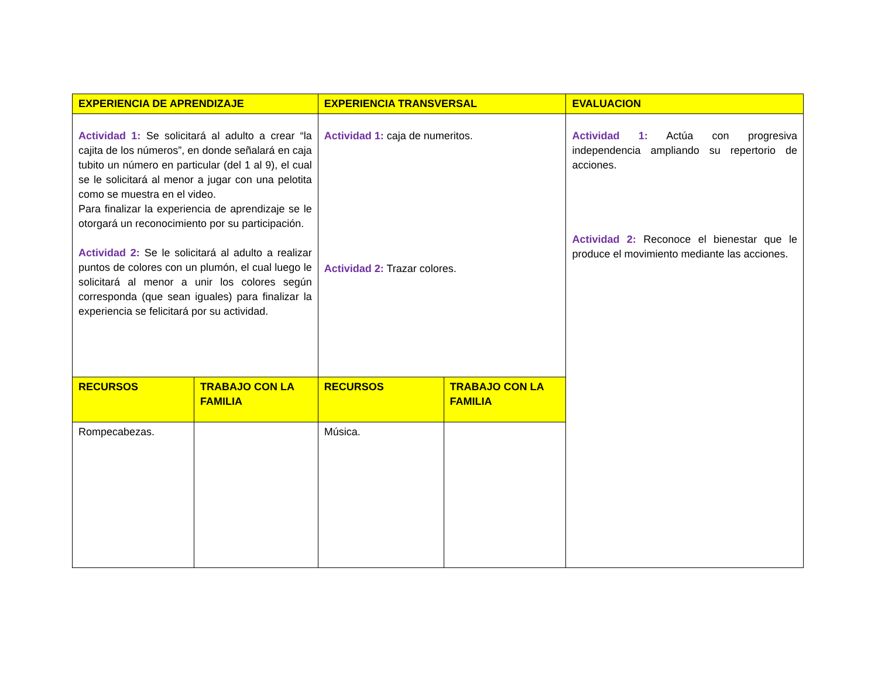| EXPERIENCIA DE APRENDIZAJE | | EXPERIENCIA TRANSVERSAL | | EVALUACION |
| --- | --- | --- | --- | --- |
| Actividad 1: Se solicitará al adulto a crear “la cajita de los números”, en donde señalará en caja tubito un número en particular (del 1 al 9), el cual se le solicitará al menor a jugar con una pelotita como se muestra en el video. Para finalizar la experiencia de aprendizaje se le otorgará un reconocimiento por su participación. Actividad 2: Se le solicitará al adulto a realizar puntos de colores con un plumón, el cual luego le solicitará al menor a unir los colores según corresponda (que sean iguales) para finalizar la experiencia se felicitará por su actividad. | | Actividad 1: caja de numeritos. Actividad 2: Trazar colores. | | Actividad 1: Actúa con progresiva independencia ampliando su repertorio de acciones. Actividad 2: Reconoce el bienestar que le produce el movimiento mediante las acciones. |
| RECURSOS | TRABAJO CON LA FAMILIA | RECURSOS | TRABAJO CON LA FAMILIA | |
| Rompecabezas. | | Música. | | |